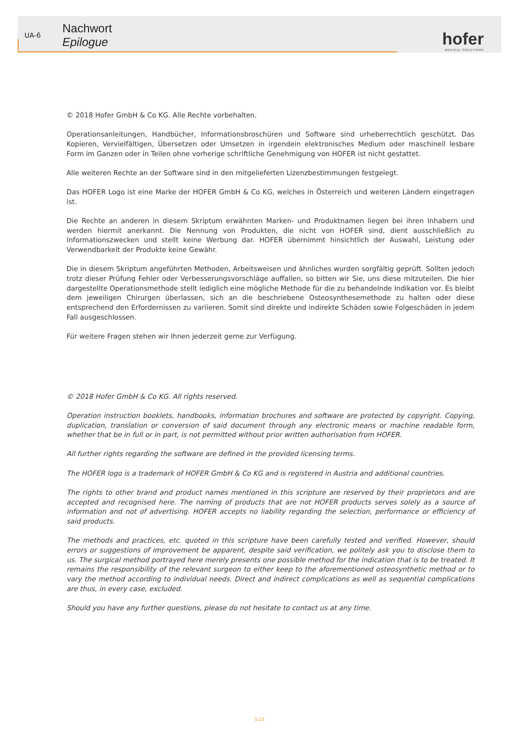UA-6
Nachwort
Epilogue
hofer
MEDICAL SOLUTIONS
© 2018 Hofer GmbH & Co KG. Alle Rechte vorbehalten.
Operationsanleitungen, Handbücher, Informationsbroschüren und Software sind urheberrechtlich geschützt. Das Kopieren, Vervielfältigen, Übersetzen oder Umsetzen in irgendein elektronisches Medium oder maschinell lesbare Form im Ganzen oder in Teilen ohne vorherige schriftliche Genehmigung von HOFER ist nicht gestattet.
Alle weiteren Rechte an der Software sind in den mitgelieferten Lizenzbestimmungen festgelegt.
Das HOFER Logo ist eine Marke der HOFER GmbH & Co KG, welches in Österreich und weiteren Ländern eingetragen ist.
Die Rechte an anderen in diesem Skriptum erwähnten Marken- und Produktnamen liegen bei ihren Inhabern und werden hiermit anerkannt. Die Nennung von Produkten, die nicht von HOFER sind, dient ausschließlich zu Informationszwecken und stellt keine Werbung dar. HOFER übernimmt hinsichtlich der Auswahl, Leistung oder Verwendbarkeit der Produkte keine Gewähr.
Die in diesem Skriptum angeführten Methoden, Arbeitsweisen und ähnliches wurden sorgfältig geprüft. Sollten jedoch trotz dieser Prüfung Fehler oder Verbesserungsvorschläge auffallen, so bitten wir Sie, uns diese mitzuteilen. Die hier dargestellte Operationsmethode stellt lediglich eine mögliche Methode für die zu behandelnde Indikation vor. Es bleibt dem jeweiligen Chirurgen überlassen, sich an die beschriebene Osteosynthesemethode zu halten oder diese entsprechend den Erfordernissen zu variieren. Somit sind direkte und indirekte Schäden sowie Folgeschäden in jedem Fall ausgeschlossen.
Für weitere Fragen stehen wir Ihnen jederzeit gerne zur Verfügung.
© 2018 Hofer GmbH & Co KG. All rights reserved.
Operation instruction booklets, handbooks, information brochures and software are protected by copyright. Copying, duplication, translation or conversion of said document through any electronic means or machine readable form, whether that be in full or in part, is not permitted without prior written authorisation from HOFER.
All further rights regarding the software are defined in the provided licensing terms.
The HOFER logo is a trademark of HOFER GmbH & Co KG and is registered in Austria and additional countries.
The rights to other brand and product names mentioned in this scripture are reserved by their proprietors and are accepted and recognised here. The naming of products that are not HOFER products serves solely as a source of information and not of advertising. HOFER accepts no liability regarding the selection, performance or efficiency of said products.
The methods and practices, etc. quoted in this scripture have been carefully tested and verified. However, should errors or suggestions of improvement be apparent, despite said verification, we politely ask you to disclose them to us. The surgical method portrayed here merely presents one possible method for the indication that is to be treated. It remains the responsibility of the relevant surgeon to either keep to the aforementioned osteosynthetic method or to vary the method according to individual needs. Direct and indirect complications as well as sequential complications are thus, in every case, excluded.
Should you have any further questions, please do not hesitate to contact us at any time.
S.23